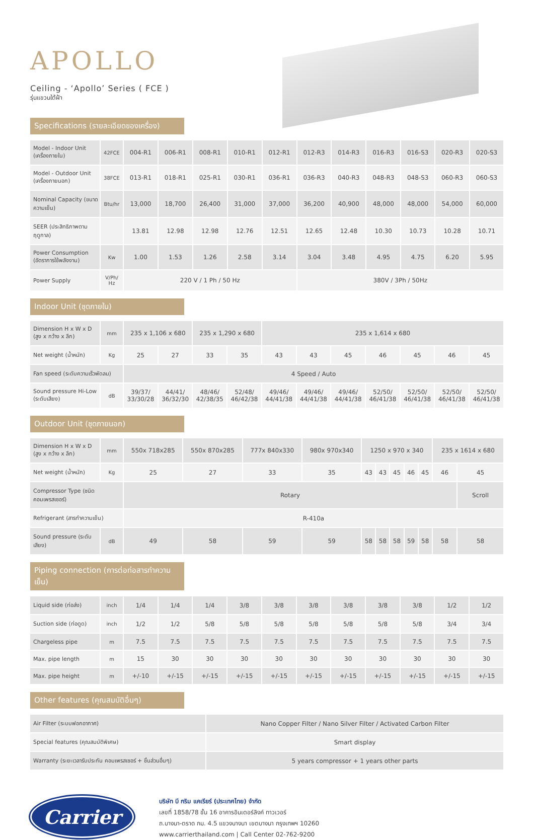APOLLO
Ceiling - ‘Apollo’ Series ( FCE )
รุ่นแขวนใต้ฝ้า
Specifications (รายละเอียดของเครื่อง)
| Model - Indoor Unit (เครื่องภายใน) | 42FCE | 004-R1 | 006-R1 | 008-R1 | 010-R1 | 012-R1 | 012-R3 | 014-R3 | 016-R3 | 016-S3 | 020-R3 | 020-S3 |
| Model - Outdoor Unit (เครื่องภายนอก) | 38FCE | 013-R1 | 018-R1 | 025-R1 | 030-R1 | 036-R1 | 036-R3 | 040-R3 | 048-R3 | 048-S3 | 060-R3 | 060-S3 |
| Nominal Capacity (ขนาดความเย็น) | Btu/hr | 13,000 | 18,700 | 26,400 | 31,000 | 37,000 | 36,200 | 40,900 | 48,000 | 48,000 | 54,000 | 60,000 |
| SEER (ประสิทธิภาพตามฤดูกาล) | | 13.81 | 12.98 | 12.98 | 12.76 | 12.51 | 12.65 | 12.48 | 10.30 | 10.73 | 10.28 | 10.71 |
| Power Consumption (อัตราการใช้พลังงาน) | Kw | 1.00 | 1.53 | 1.26 | 2.58 | 3.14 | 3.04 | 3.48 | 4.95 | 4.75 | 6.20 | 5.95 |
| Power Supply | V/Ph/ Hz | 220 V / 1 Ph / 50 Hz | | | | | 380V / 3Ph / 50Hz | | | | | |
Indoor Unit (ชุดภายใน)
| Dimension H x W x D (สูง x กว้าง x ลึก) | mm | 235 x 1,106 x 680 | | 235 x 1,290 x 680 | | 235 x 1,614 x 680 | | | | | | |
| Net weight (น้ำหนัก) | Kg | 25 | 27 | 33 | 35 | 43 | 43 | 45 | 46 | 45 | 46 | 45 |
| Fan speed (ระดับความเร็วพัดลม) | | 4 Speed / Auto | | | | | | | | | | |
| Sound pressure Hi-Low (ระดับเสียง) | dB | 39/37/ 33/30/28 | 44/41/ 36/32/30 | 48/46/ 42/38/35 | 52/48/ 46/42/38 | 49/46/ 44/41/38 | 49/46/ 44/41/38 | 49/46/ 44/41/38 | 52/50/ 46/41/38 | 52/50/ 46/41/38 | 52/50/ 46/41/38 | 52/50/ 46/41/38 |
Outdoor Unit (ชุดภายนอก)
| Dimension H x W x D (สูง x กว้าง x ลึก) | mm | 550x 718x285 | 550x 870x285 | 777x 840x330 | 980x 970x340 | 1250 x 970 x 340 | | | | | 235 x 1614 x 680 | |
| Net weight (น้ำหนัก) | Kg | 25 | 27 | 33 | 35 | 43 | 43 | 45 | 46 | 45 | 46 | 45 |
| Compressor Type (ชนิดคอมเพรสเซอร์) | | Rotary | | | | | | | | | | Scroll |
| Refrigerant (สารทำความเย็น) | | R-410a | | | | | | | | | | |
| Sound pressure (ระดับเสียง) | dB | 49 | 58 | 59 | 59 | 58 | 58 | 58 | 59 | 58 | 58 | 58 |
Piping connection (การต่อท่อสารทำความเย็น)
| Liquid side (ท่อส่ง) | inch | 1/4 | 1/4 | 1/4 | 3/8 | 3/8 | 3/8 | 3/8 | 3/8 | 3/8 | 1/2 | 1/2 |
| Suction side (ท่อดูด) | inch | 1/2 | 1/2 | 5/8 | 5/8 | 5/8 | 5/8 | 5/8 | 5/8 | 5/8 | 3/4 | 3/4 |
| Chargeless pipe | m | 7.5 | 7.5 | 7.5 | 7.5 | 7.5 | 7.5 | 7.5 | 7.5 | 7.5 | 7.5 | 7.5 |
| Max. pipe length | m | 15 | 30 | 30 | 30 | 30 | 30 | 30 | 30 | 30 | 30 | 30 |
| Max. pipe height | m | +/-10 | +/-15 | +/-15 | +/-15 | +/-15 | +/-15 | +/-15 | +/-15 | +/-15 | +/-15 | +/-15 |
Other features (คุณสมบัติอื่นๆ)
| Air Filter (ระบบฟอกอากาศ) | Nano Copper Filter / Nano Silver Filter / Activated Carbon Filter |
| Special features (คุณสมบัติพิเศษ) | Smart display |
| Warranty (ระยะเวลารับประกัน คอมเพรสเซอร์ + ชิ้นส่วนอื่นๆ) | 5 years compressor + 1 years other parts |
Carrier
บริษัท บี กริม แคเรียร์ (ประเทศไทย) จำกัด
เลขที่ 1858/78 ชั้น 16 อาคารอินเตอร์ลิงค์ ทาวเวอร์
ถ.บางนา-ตราด กม. 4.5 แขวงบางนา เขตบางนา กรุงเทพฯ 10260
www.carrierthailand.com | Call Center 02-762-9200